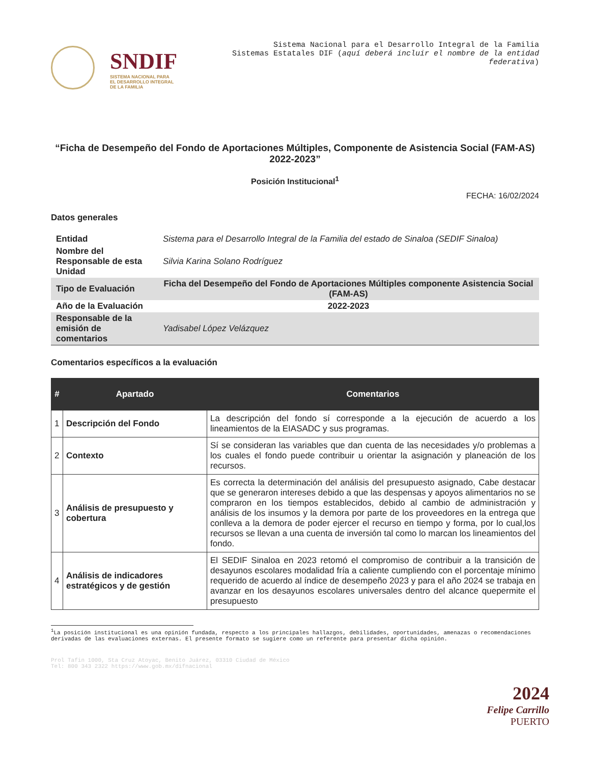SNDIF
SISTEMA NACIONAL PARA
EL DESARROLLO INTEGRAL
DE LA FAMILIA
Sistema Nacional para el Desarrollo Integral de la Familia
Sistemas Estatales DIF (aquí deberá incluir el nombre de la entidad federativa)
“Ficha de Desempeño del Fondo de Aportaciones Múltiples, Componente de Asistencia Social (FAM-AS) 2022-2023”
Posición Institucional<sup>1</sup>
FECHA: 16/02/2024
Datos generales
| Entidad | Sistema para el Desarrollo Integral de la Familia del estado de Sinaloa (SEDIF Sinaloa) |
| Nombre del Responsable de esta Unidad | Silvia Karina Solano Rodríguez |
| Tipo de Evaluación | Ficha del Desempeño del Fondo de Aportaciones Múltiples componente Asistencia Social (FAM-AS) |
| Año de la Evaluación | 2022-2023 |
| Responsable de la emisión de comentarios | Yadisabel López Velázquez |
Comentarios específicos a la evaluación
| # | Apartado | Comentarios |
| --- | --- | --- |
| 1 | Descripción del Fondo | La descripción del fondo sí corresponde a la ejecución de acuerdo a los lineamientos de la EIASADC y sus programas. |
| 2 | Contexto | Sí se consideran las variables que dan cuenta de las necesidades y/o problemas a los cuales el fondo puede contribuir u orientar la asignación y planeación de los recursos. |
| 3 | Análisis de presupuesto y cobertura | Es correcta la determinación del análisis del presupuesto asignado, Cabe destacar que se generaron intereses debido a que las despensas y apoyos alimentarios no se compraron en los tiempos establecidos, debido al cambio de administración y análisis de los insumos y la demora por parte de los proveedores en la entrega que conlleva a la demora de poder ejercer el recurso en tiempo y forma, por lo cual,los recursos se llevan a una cuenta de inversión tal como lo marcan los lineamientos del fondo. |
| 4 | Análisis de indicadores estratégicos y de gestión | El SEDIF Sinaloa en 2023 retomó el compromiso de contribuir a la transición de desayunos escolares modalidad fría a caliente cumpliendo con el porcentaje mínimo requerido de acuerdo al índice de desempeño 2023 y para el año 2024 se trabaja en avanzar en los desayunos escolares universales dentro del alcance quepermite el presupuesto |
<sup>1</sup> La posición institucional es una opinión fundada, respecto a los principales hallazgos, debilidades, oportunidades, amenazas o recomendaciones derivadas de las evaluaciones externas. El presente formato se sugiere como un referente para presentar dicha opinión.
Prol Tafin 1000, Sta Cruz Atoyac, Benito Juárez, 03310 Ciudad de México
Tel: 800 343 2322 https://www.gob.mx/difnacional
2024
Felipe Carrillo
PUERTO